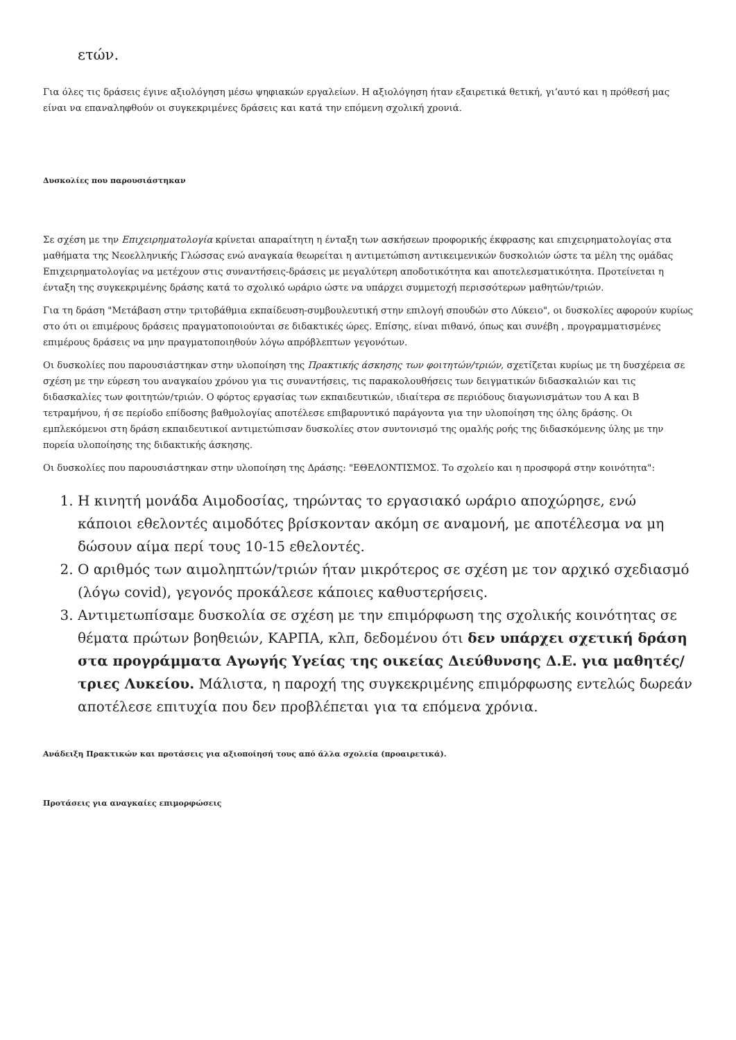ετών.
Για όλες τις δράσεις έγινε αξιολόγηση μέσω ψηφιακών εργαλείων. Η αξιολόγηση ήταν εξαιρετικά θετική, γι’αυτό και η πρόθεσή μας είναι να επαναληφθούν οι συγκεκριμένες δράσεις και κατά την επόμενη σχολική χρονιά.
Δυσκολίες που παρουσιάστηκαν
Σε σχέση με την Επιχειρηματολογία κρίνεται απαραίτητη η ένταξη των ασκήσεων προφορικής έκφρασης και επιχειρηματολογίας στα μαθήματα της Νεοελληνικής Γλώσσας ενώ αναγκαία θεωρείται η αντιμετώπιση αντικειμενικών δυσκολιών ώστε τα μέλη της ομάδας Επιχειρηματολογίας να μετέχουν στις συναντήσεις-δράσεις με μεγαλύτερη αποδοτικότητα και αποτελεσματικότητα. Προτείνεται η ένταξη της συγκεκριμένης δράσης κατά το σχολικό ωράριο ώστε να υπάρχει συμμετοχή περισσότερων μαθητών/τριών.
Για τη δράση "Μετάβαση στην τριτοβάθμια εκπαίδευση-συμβουλευτική στην επιλογή σπουδών στο Λύκειο", οι δυσκολίες αφορούν κυρίως στο ότι οι επιμέρους δράσεις πραγματοποιούνται σε διδακτικές ώρες. Επίσης, είναι πιθανό, όπως και συνέβη , προγραμματισμένες επιμέρους δράσεις να μην πραγματοποιηθούν λόγω απρόβλεπτων γεγονότων.
Οι δυσκολίες που παρουσιάστηκαν στην υλοποίηση της Πρακτικής άσκησης των φοιτητών/τριών, σχετίζεται κυρίως με τη δυσχέρεια σε σχέση με την εύρεση του αναγκαίου χρόνου για τις συναντήσεις, τις παρακολουθήσεις των δειγματικών διδασκαλιών και τις διδασκαλίες των φοιτητών/τριών. Ο φόρτος εργασίας των εκπαιδευτικών, ιδιαίτερα σε περιόδους διαγωνισμάτων του Α και Β τετραμήνου, ή σε περίοδο επίδοσης βαθμολογίας αποτέλεσε επιβαρυντικό παράγοντα για την υλοποίηση της όλης δράσης. Οι εμπλεκόμενοι στη δράση εκπαιδευτικοί αντιμετώπισαν δυσκολίες στον συντονισμό της ομαλής ροής της διδασκόμενης ύλης με την πορεία υλοποίησης της διδακτικής άσκησης.
Οι δυσκολίες που παρουσιάστηκαν στην υλοποίηση της Δράσης: "ΕΘΕΛΟΝΤΙΣΜΟΣ. Το σχολείο και η προσφορά στην κοινότητα":
1. Η κινητή μονάδα Αιμοδοσίας, τηρώντας το εργασιακό ωράριο αποχώρησε, ενώ κάποιοι εθελοντές αιμοδότες βρίσκονταν ακόμη σε αναμονή, με αποτέλεσμα να μη δώσουν αίμα περί τους 10-15 εθελοντές.
2. Ο αριθμός των αιμοληπτών/τριών ήταν μικρότερος σε σχέση με τον αρχικό σχεδιασμό (λόγω covid), γεγονός προκάλεσε κάποιες καθυστερήσεις.
3. Αντιμετωπίσαμε δυσκολία σε σχέση με την επιμόρφωση της σχολικής κοινότητας σε θέματα πρώτων βοηθειών, ΚΑΡΠΑ, κλπ, δεδομένου ότι δεν υπάρχει σχετική δράση στα προγράμματα Αγωγής Υγείας της οικείας Διεύθυνσης Δ.Ε. για μαθητές/ τριες Λυκείου. Μάλιστα, η παροχή της συγκεκριμένης επιμόρφωσης εντελώς δωρεάν αποτέλεσε επιτυχία που δεν προβλέπεται για τα επόμενα χρόνια.
Ανάδειξη Πρακτικών και προτάσεις για αξιοποίησή τους από άλλα σχολεία (προαιρετικά).
Προτάσεις για αναγκαίες επιμορφώσεις